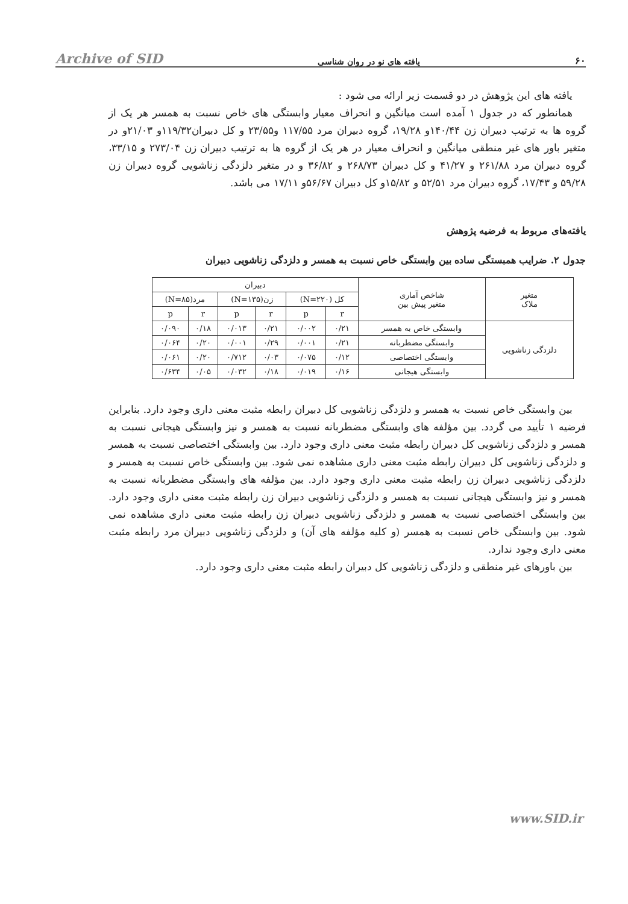Archive of SID یافته های نو در روان شناسی ۶۰
یافته های این پژوهش در دو قسمت زیر ارائه می شود :
همانطور که در جدول ۱ آمده است میانگین و انحراف معیار وابستگی های خاص نسبت به همسر هر یک از گروه ها به ترتیب دبیران زن ۱۴۰/۴۴و ۱۹/۲۸، گروه دبیران مرد ۱۱۷/۵۵ و۲۳/۵۵ و کل دبیران۱۱۹/۳۲و ۲۱/۰۳و در متغیر باور های غیر منطقی میانگین و انحراف معیار در هر یک از گروه ها به ترتیب دبیران زن ۲۷۳/۰۴ و ۳۳/۱۵، گروه دبیران مرد ۲۶۱/۸۸ و ۴۱/۲۷ و کل دبیران ۲۶۸/۷۳ و ۳۶/۸۲ و در متغیر دلزدگی زناشویی گروه دبیران زن ۵۹/۲۸ و ۱۷/۴۳، گروه دبیران مرد ۵۲/۵۱ و ۱۵/۸۲و کل دبیران ۵۶/۶۷و ۱۷/۱۱ می باشد.
یافته‌های مربوط به فرضیه پژوهش
جدول ۲. ضرایب همبستگی ساده بین وابستگی خاص نسبت به همسر و دلزدگی زناشویی دبیران
| متغیر ملاک | شاخص آماری متغیر پیش بین | دبیران | | | | | |
| --- | --- | --- | --- | --- | --- | --- | --- |
| | | کل (N=۲۲۰) | | زن(N=۱۳۵) | | مرد(N=۸۵) | |
| | | r | p | r | p | r | p |
| دلزدگی زناشویی | وابستگی خاص به همسر | ۰/۲۱ | ۰/۰۰۲ | ۰/۲۱ | ۰/۰۱۳ | ۰/۱۸ | ۰/۰۹۰ |
| | وابستگی مضطربانه | ۰/۲۱ | ۰/۰۰۱ | ۰/۲۹ | ۰/۰۰۱ | ۰/۲۰ | ۰/۰۶۴ |
| | وابستگی اختصاصی | ۰/۱۲ | ۰/۰۷۵ | ۰/۰۳ | ۰/۷۱۲ | ۰/۲۰ | ۰/۰۶۱ |
| | وابستگی هیجانی | ۰/۱۶ | ۰/۰۱۹ | ۰/۱۸ | ۰/۰۳۲ | ۰/۰۵ | ۰/۶۳۴ |
بین وابستگی خاص نسبت به همسر و دلزدگی زناشویی کل دبیران رابطه مثبت معنی داری وجود دارد. بنابراین فرضیه ۱ تأیید می گردد. بین مؤلفه های وابستگی مضطربانه نسبت به همسر و نیز وابستگی هیجانی نسبت به همسر و دلزدگی زناشویی کل دبیران رابطه مثبت معنی داری وجود دارد. بین وابستگی اختصاصی نسبت به همسر و دلزدگی زناشویی کل دبیران رابطه مثبت معنی داری مشاهده نمی شود. بین وابستگی خاص نسبت به همسر و دلزدگی زناشویی دبیران زن رابطه مثبت معنی داری وجود دارد. بین مؤلفه های وابستگی مضطربانه نسبت به همسر و نیز وابستگی هیجانی نسبت به همسر و دلزدگی زناشویی دبیران زن رابطه مثبت معنی داری وجود دارد. بین وابستگی اختصاصی نسبت به همسر و دلزدگی زناشویی دبیران زن رابطه مثبت معنی داری مشاهده نمی شود. بین وابستگی خاص نسبت به همسر (و کلیه مؤلفه های آن) و دلزدگی زناشویی دبیران مرد رابطه مثبت معنی داری وجود ندارد.
بین باورهای غیر منطقی و دلزدگی زناشویی کل دبیران رابطه مثبت معنی داری وجود دارد.
www.SID.ir